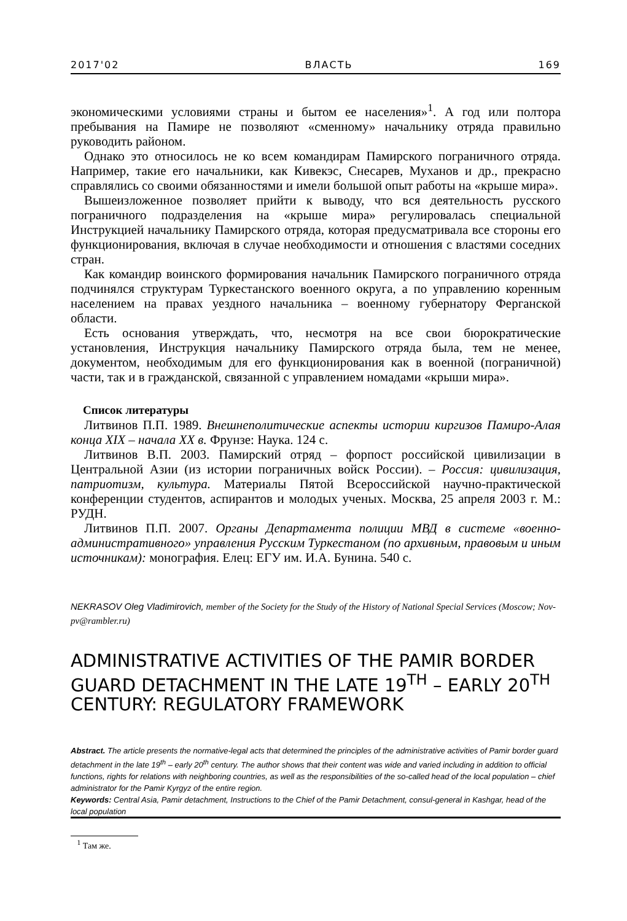2017'02 ВЛАСТЬ 169
экономическими условиями страны и бытом ее населения»<sup>1</sup>. А год или полтора пребывания на Памире не позволяют «сменному» начальнику отряда правильно руководить районом.
Однако это относилось не ко всем командирам Памирского пограничного отряда. Например, такие его начальники, как Кивекэс, Снесарев, Муханов и др., прекрасно справлялись со своими обязанностями и имели большой опыт работы на «крыше мира».
Вышеизложенное позволяет прийти к выводу, что вся деятельность русского пограничного подразделения на «крыше мира» регулировалась специальной Инструкцией начальнику Памирского отряда, которая предусматривала все стороны его функционирования, включая в случае необходимости и отношения с властями соседних стран.
Как командир воинского формирования начальник Памирского пограничного отряда подчинялся структурам Туркестанского военного округа, а по управлению коренным населением на правах уездного начальника – военному губернатору Ферганской области.
Есть основания утверждать, что, несмотря на все свои бюрократические установления, Инструкция начальнику Памирского отряда была, тем не менее, документом, необходимым для его функционирования как в военной (пограничной) части, так и в гражданской, связанной с управлением номадами «крыши мира».
Список литературы
Литвинов П.П. 1989. Внешнеполитические аспекты истории киргизов Памиро-Алая конца XIX – начала XX в. Фрунзе: Наука. 124 с.
Литвинов В.П. 2003. Памирский отряд – форпост российской цивилизации в Центральной Азии (из истории пограничных войск России). – Россия: цивилизация, патриотизм, культура. Материалы Пятой Всероссийской научно-практической конференции студентов, аспирантов и молодых ученых. Москва, 25 апреля 2003 г. М.: РУДН.
Литвинов П.П. 2007. Органы Департамента полиции МВД в системе «военно-административного» управления Русским Туркестаном (по архивным, правовым и иным источникам): монография. Елец: ЕГУ им. И.А. Бунина. 540 с.
NEKRASOV Oleg Vladimirovich, member of the Society for the Study of the History of National Special Services (Moscow; Nov-pv@rambler.ru)
ADMINISTRATIVE ACTIVITIES OF THE PAMIR BORDER GUARD DETACHMENT IN THE LATE 19<sup>TH</sup> – EARLY 20<sup>TH</sup> CENTURY: REGULATORY FRAMEWORK
Abstract. The article presents the normative-legal acts that determined the principles of the administrative activities of Pamir border guard detachment in the late 19<sup>th</sup> – early 20<sup>th</sup> century. The author shows that their content was wide and varied including in addition to official functions, rights for relations with neighboring countries, as well as the responsibilities of the so-called head of the local population – chief administrator for the Pamir Kyrgyz of the entire region.
Keywords: Central Asia, Pamir detachment, Instructions to the Chief of the Pamir Detachment, consul-general in Kashgar, head of the local population
<sup>1</sup> Там же.